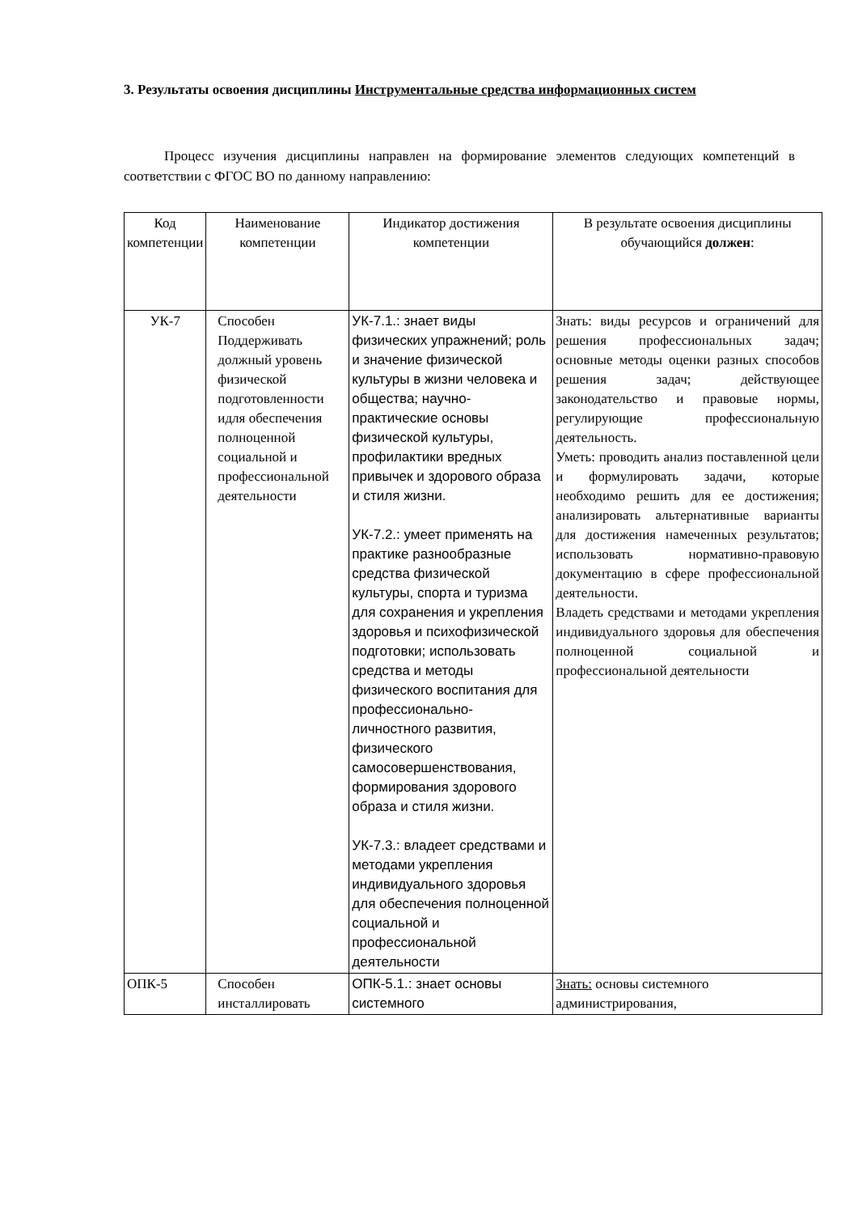3. Результаты освоения дисциплины Инструментальные средства информационных систем
Процесс изучения дисциплины направлен на формирование элементов следующих компетенций в соответствии с ФГОС ВО по данному направлению:
| Код компетенции | Наименование компетенции | Индикатор достижения компетенции | В результате освоения дисциплины обучающийся должен : |
| УК-7 | Способен Поддерживать должный уровень физической подготовленности идля обеспечения полноценной социальной и профессиональной деятельности | УК-7.1.: знает виды физических упражнений; роль и значение физической культуры в жизни человека и общества; научно-практические основы физической культуры, профилактики вредных привычек и здорового образа и стиля жизни. УК-7.2.: умеет применять на практике разнообразные средства физической культуры, спорта и туризма для сохранения и укрепления здоровья и психофизической подготовки; использовать средства и методы физического воспитания для профессионально-личностного развития, физического самосовершенствования, формирования здорового образа и стиля жизни. УК-7.3.: владеет средствами и методами укрепления индивидуального здоровья для обеспечения полноценной социальной и профессиональной деятельности | Знать: виды ресурсов и ограничений для решения профессиональных задач; основные методы оценки разных способов решения задач; действующее законодательство и правовые нормы, регулирующие профессиональную деятельность. Уметь: проводить анализ поставленной цели и формулировать задачи, которые необходимо решить для ее достижения; анализировать альтернативные варианты для достижения намеченных результатов; использовать нормативно-правовую документацию в сфере профессиональной деятельности. Владеть средствами и методами укрепления индивидуального здоровья для обеспечения полноценной социальной и профессиональной деятельности |
| ОПК-5 | Способен инсталлировать | ОПК-5.1.: знает основы системного | Знать: основы системного администрирования, |